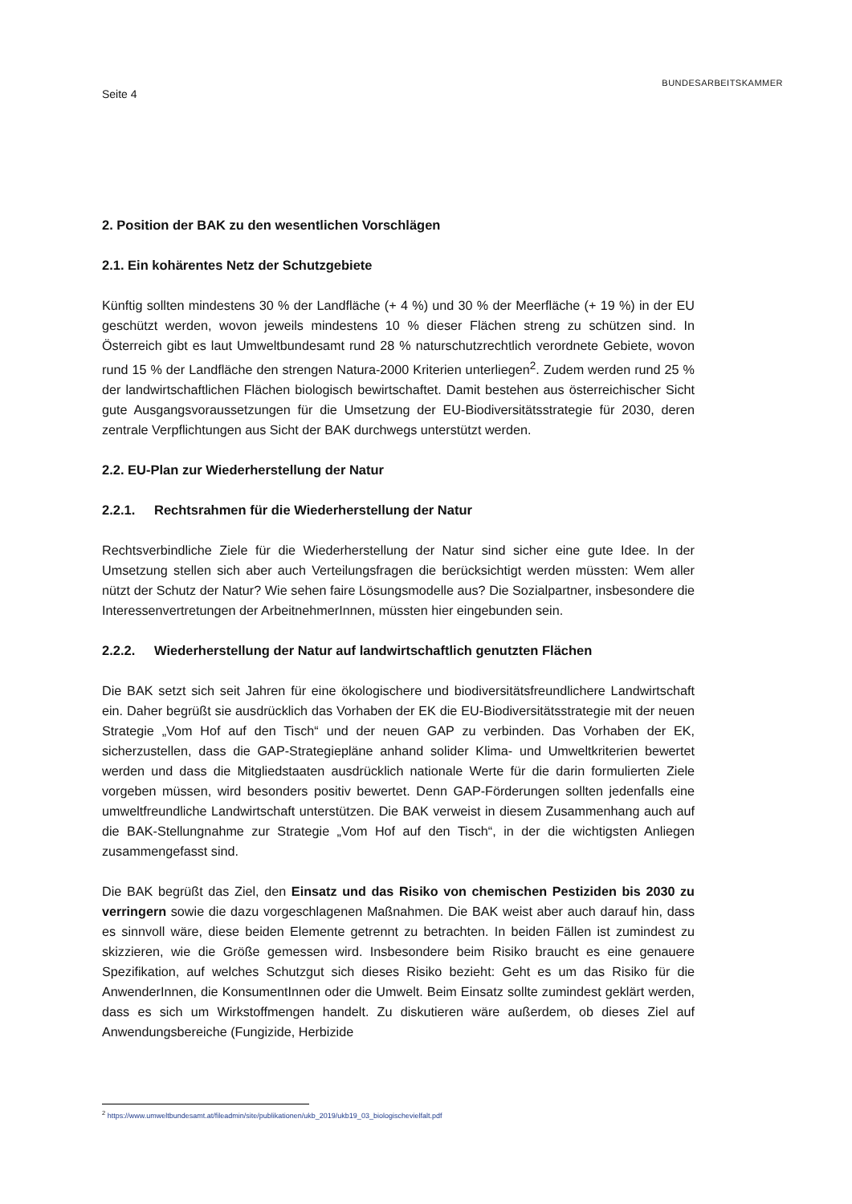Seite 4 BUNDESARBEITSKAMMER
2. Position der BAK zu den wesentlichen Vorschlägen
2.1. Ein kohärentes Netz der Schutzgebiete
Künftig sollten mindestens 30 % der Landfläche (+ 4 %) und 30 % der Meerfläche (+ 19 %) in der EU geschützt werden, wovon jeweils mindestens 10 % dieser Flächen streng zu schützen sind. In Österreich gibt es laut Umweltbundesamt rund 28 % naturschutzrechtlich verordnete Gebiete, wovon rund 15 % der Landfläche den strengen Natura-2000 Kriterien unterliegen<sup>2</sup>. Zudem werden rund 25 % der landwirtschaftlichen Flächen biologisch bewirtschaftet. Damit bestehen aus österreichischer Sicht gute Ausgangsvoraussetzungen für die Umsetzung der EU-Biodiversitätsstrategie für 2030, deren zentrale Verpflichtungen aus Sicht der BAK durchwegs unterstützt werden.
2.2. EU-Plan zur Wiederherstellung der Natur
2.2.1. Rechtsrahmen für die Wiederherstellung der Natur
Rechtsverbindliche Ziele für die Wiederherstellung der Natur sind sicher eine gute Idee. In der Umsetzung stellen sich aber auch Verteilungsfragen die berücksichtigt werden müssten: Wem aller nützt der Schutz der Natur? Wie sehen faire Lösungsmodelle aus? Die Sozialpartner, insbesondere die Interessenvertretungen der ArbeitnehmerInnen, müssten hier eingebunden sein.
2.2.2. Wiederherstellung der Natur auf landwirtschaftlich genutzten Flächen
Die BAK setzt sich seit Jahren für eine ökologischere und biodiversitätsfreundlichere Landwirtschaft ein. Daher begrüßt sie ausdrücklich das Vorhaben der EK die EU-Biodiversitätsstrategie mit der neuen Strategie „Vom Hof auf den Tisch“ und der neuen GAP zu verbinden. Das Vorhaben der EK, sicherzustellen, dass die GAP-Strategiepläne anhand solider Klima- und Umweltkriterien bewertet werden und dass die Mitgliedstaaten ausdrücklich nationale Werte für die darin formulierten Ziele vorgeben müssen, wird besonders positiv bewertet. Denn GAP-Förderungen sollten jedenfalls eine umweltfreundliche Landwirtschaft unterstützen. Die BAK verweist in diesem Zusammenhang auch auf die BAK-Stellungnahme zur Strategie „Vom Hof auf den Tisch“, in der die wichtigsten Anliegen zusammengefasst sind.
Die BAK begrüßt das Ziel, den Einsatz und das Risiko von chemischen Pestiziden bis 2030 zu verringern sowie die dazu vorgeschlagenen Maßnahmen. Die BAK weist aber auch darauf hin, dass es sinnvoll wäre, diese beiden Elemente getrennt zu betrachten. In beiden Fällen ist zumindest zu skizzieren, wie die Größe gemessen wird. Insbesondere beim Risiko braucht es eine genauere Spezifikation, auf welches Schutzgut sich dieses Risiko bezieht: Geht es um das Risiko für die AnwenderInnen, die KonsumentInnen oder die Umwelt. Beim Einsatz sollte zumindest geklärt werden, dass es sich um Wirkstoffmengen handelt. Zu diskutieren wäre außerdem, ob dieses Ziel auf Anwendungsbereiche (Fungizide, Herbizide
<sup>2</sup> https://www.umweltbundesamt.at/fileadmin/site/publikationen/ukb_2019/ukb19_03_biologischevielfalt.pdf